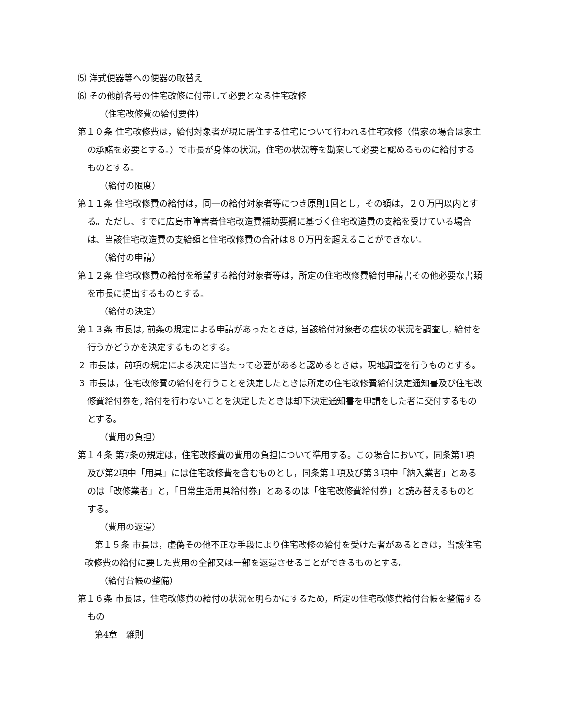⑸ 洋式便器等への便器の取替え
⑹ その他前各号の住宅改修に付帯して必要となる住宅改修
（住宅改修費の給付要件）
第１０条 住宅改修費は，給付対象者が現に居住する住宅について行われる住宅改修（借家の場合は家主の承諾を必要とする。）で市長が身体の状況，住宅の状況等を勘案して必要と認めるものに給付するものとする。
（給付の限度）
第１１条 住宅改修費の給付は，同一の給付対象者等につき原則1回とし，その額は，２０万円以内とする。ただし、すでに広島市障害者住宅改造費補助要綱に基づく住宅改造費の支給を受けている場合は、当該住宅改造費の支給額と住宅改修費の合計は８０万円を超えることができない。
（給付の申請）
第１２条 住宅改修費の給付を希望する給付対象者等は，所定の住宅改修費給付申請書その他必要な書類を市長に提出するものとする。
（給付の決定）
第１３条 市長は, 前条の規定による申請があったときは, 当該給付対象者の症状の状況を調査し, 給付を行うかどうかを決定するものとする。
２ 市長は，前項の規定による決定に当たって必要があると認めるときは，現地調査を行うものとする。
３ 市長は，住宅改修費の給付を行うことを決定したときは所定の住宅改修費給付決定通知書及び住宅改修費給付券を, 給付を行わないことを決定したときは却下決定通知書を申請をした者に交付するものとする。
（費用の負担）
第１４条 第7条の規定は，住宅改修費の費用の負担について準用する。この場合において，同条第1項及び第2項中「用具」には住宅改修費を含むものとし，同条第１項及び第３項中「納入業者」とあるのは「改修業者」と，「日常生活用具給付券」とあるのは「住宅改修費給付券」と読み替えるものとする。
（費用の返還）
第１５条 市長は，虚偽その他不正な手段により住宅改修の給付を受けた者があるときは，当該住宅改修費の給付に要した費用の全部又は一部を返還させることができるものとする。
（給付台帳の整備）
第１６条 市長は，住宅改修費の給付の状況を明らかにするため，所定の住宅改修費給付台帳を整備するもの
第4章　雑則